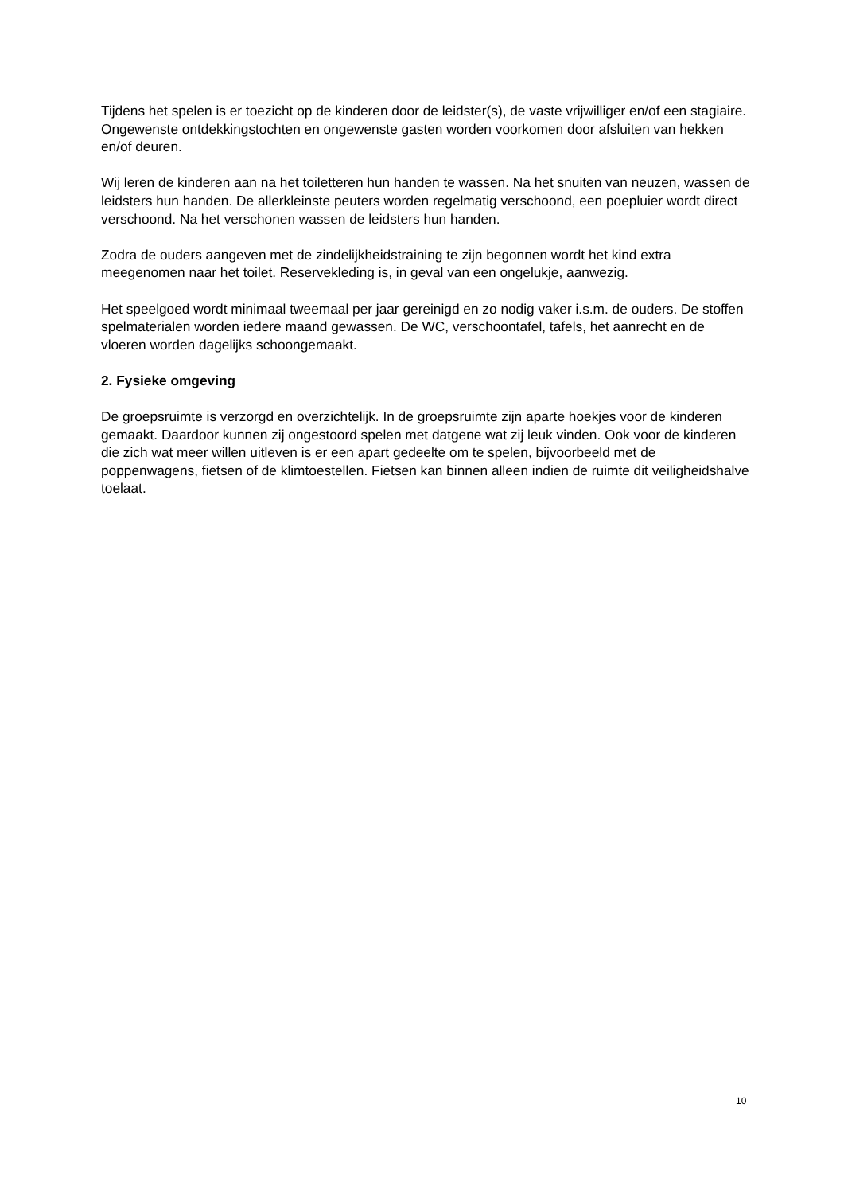Tijdens het spelen is er toezicht op de kinderen door de leidster(s), de vaste vrijwilliger en/of een stagiaire. Ongewenste ontdekkingstochten en ongewenste gasten worden voorkomen door afsluiten van hekken en/of deuren.
Wij leren de kinderen aan na het toiletteren hun handen te wassen. Na het snuiten van neuzen, wassen de leidsters hun handen. De allerkleinste peuters worden regelmatig verschoond, een poepluier wordt direct verschoond. Na het verschonen wassen de leidsters hun handen.
Zodra de ouders aangeven met de zindelijkheidstraining te zijn begonnen wordt het kind extra meegenomen naar het toilet. Reservekleding is, in geval van een ongelukje, aanwezig.
Het speelgoed wordt minimaal tweemaal per jaar gereinigd en zo nodig vaker i.s.m. de ouders. De stoffen spelmaterialen worden iedere maand gewassen. De WC, verschoontafel, tafels, het aanrecht en de vloeren worden dagelijks schoongemaakt.
2. Fysieke omgeving
De groepsruimte is verzorgd en overzichtelijk. In de groepsruimte zijn aparte hoekjes voor de kinderen gemaakt. Daardoor kunnen zij ongestoord spelen met datgene wat zij leuk vinden. Ook voor de kinderen die zich wat meer willen uitleven is er een apart gedeelte om te spelen, bijvoorbeeld met de poppenwagens, fietsen of de klimtoestellen. Fietsen kan binnen alleen indien de ruimte dit veiligheidshalve toelaat.
10